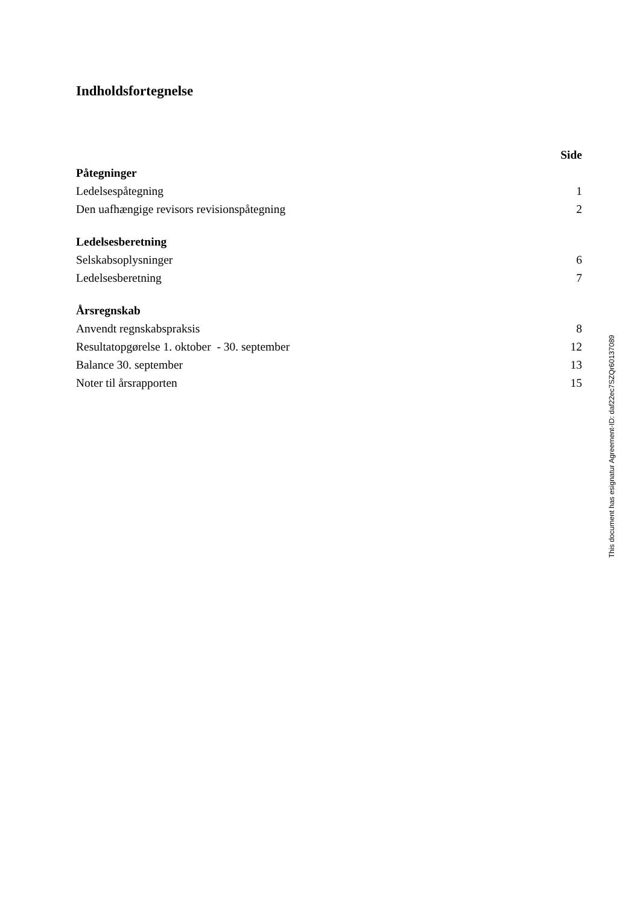Indholdsfortegnelse
| | Side |
| --- | --- |
| Påtegninger | |
| Ledelsespåtegning | 1 |
| Den uafhængige revisors revisionspåtegning | 2 |
| Ledelsesberetning | |
| Selskabsoplysninger | 6 |
| Ledelsesberetning | 7 |
| Årsregnskab | |
| Anvendt regnskabspraksis | 8 |
| Resultatopgørelse 1. oktober - 30. september | 12 |
| Balance 30. september | 13 |
| Noter til årsrapporten | 15 |
This document has esignatur Agreement-ID: daf22ec7SZQr60137089